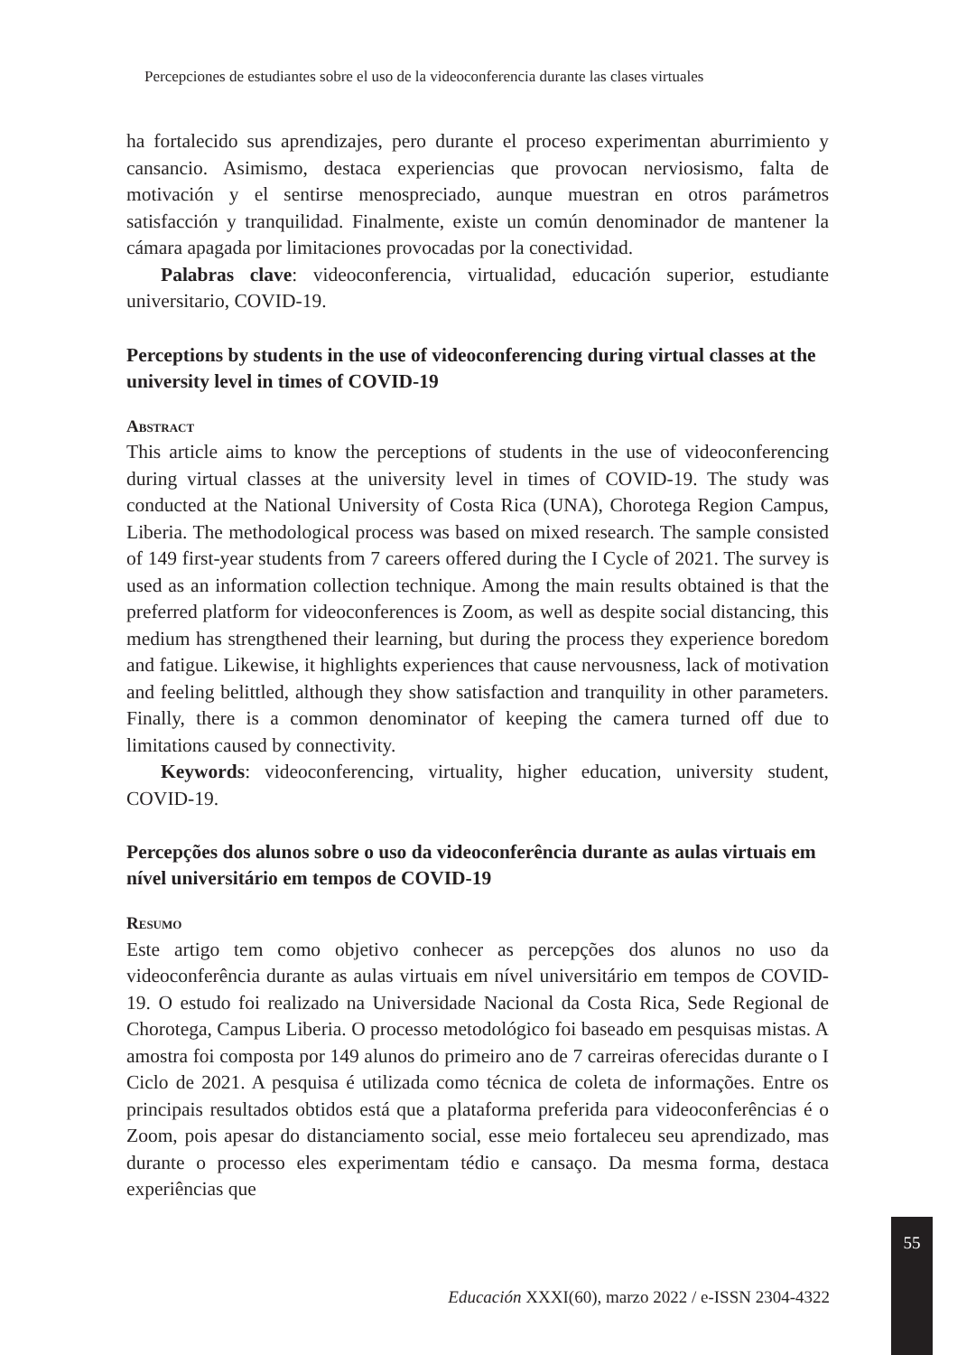Percepciones de estudiantes sobre el uso de la videoconferencia durante las clases virtuales
ha fortalecido sus aprendizajes, pero durante el proceso experimentan aburrimiento y cansancio. Asimismo, destaca experiencias que provocan nerviosismo, falta de motivación y el sentirse menospreciado, aunque muestran en otros parámetros satisfacción y tranquilidad. Finalmente, existe un común denominador de mantener la cámara apagada por limitaciones provocadas por la conectividad.
Palabras clave: videoconferencia, virtualidad, educación superior, estudiante universitario, COVID-19.
Perceptions by students in the use of videoconferencing during virtual classes at the university level in times of COVID-19
Abstract
This article aims to know the perceptions of students in the use of videoconferencing during virtual classes at the university level in times of COVID-19. The study was conducted at the National University of Costa Rica (UNA), Chorotega Region Campus, Liberia. The methodological process was based on mixed research. The sample consisted of 149 first-year students from 7 careers offered during the I Cycle of 2021. The survey is used as an information collection technique. Among the main results obtained is that the preferred platform for videoconferences is Zoom, as well as despite social distancing, this medium has strengthened their learning, but during the process they experience boredom and fatigue. Likewise, it highlights experiences that cause nervousness, lack of motivation and feeling belittled, although they show satisfaction and tranquility in other parameters. Finally, there is a common denominator of keeping the camera turned off due to limitations caused by connectivity.
Keywords: videoconferencing, virtuality, higher education, university student, COVID-19.
Percepções dos alunos sobre o uso da videoconferência durante as aulas virtuais em nível universitário em tempos de COVID-19
Resumo
Este artigo tem como objetivo conhecer as percepções dos alunos no uso da videoconferência durante as aulas virtuais em nível universitário em tempos de COVID-19. O estudo foi realizado na Universidade Nacional da Costa Rica, Sede Regional de Chorotega, Campus Liberia. O processo metodológico foi baseado em pesquisas mistas. A amostra foi composta por 149 alunos do primeiro ano de 7 carreiras oferecidas durante o I Ciclo de 2021. A pesquisa é utilizada como técnica de coleta de informações. Entre os principais resultados obtidos está que a plataforma preferida para videoconferências é o Zoom, pois apesar do distanciamento social, esse meio fortaleceu seu aprendizado, mas durante o processo eles experimentam tédio e cansaço. Da mesma forma, destaca experiências que
55
Educación XXXI(60), marzo 2022 / e-ISSN 2304-4322